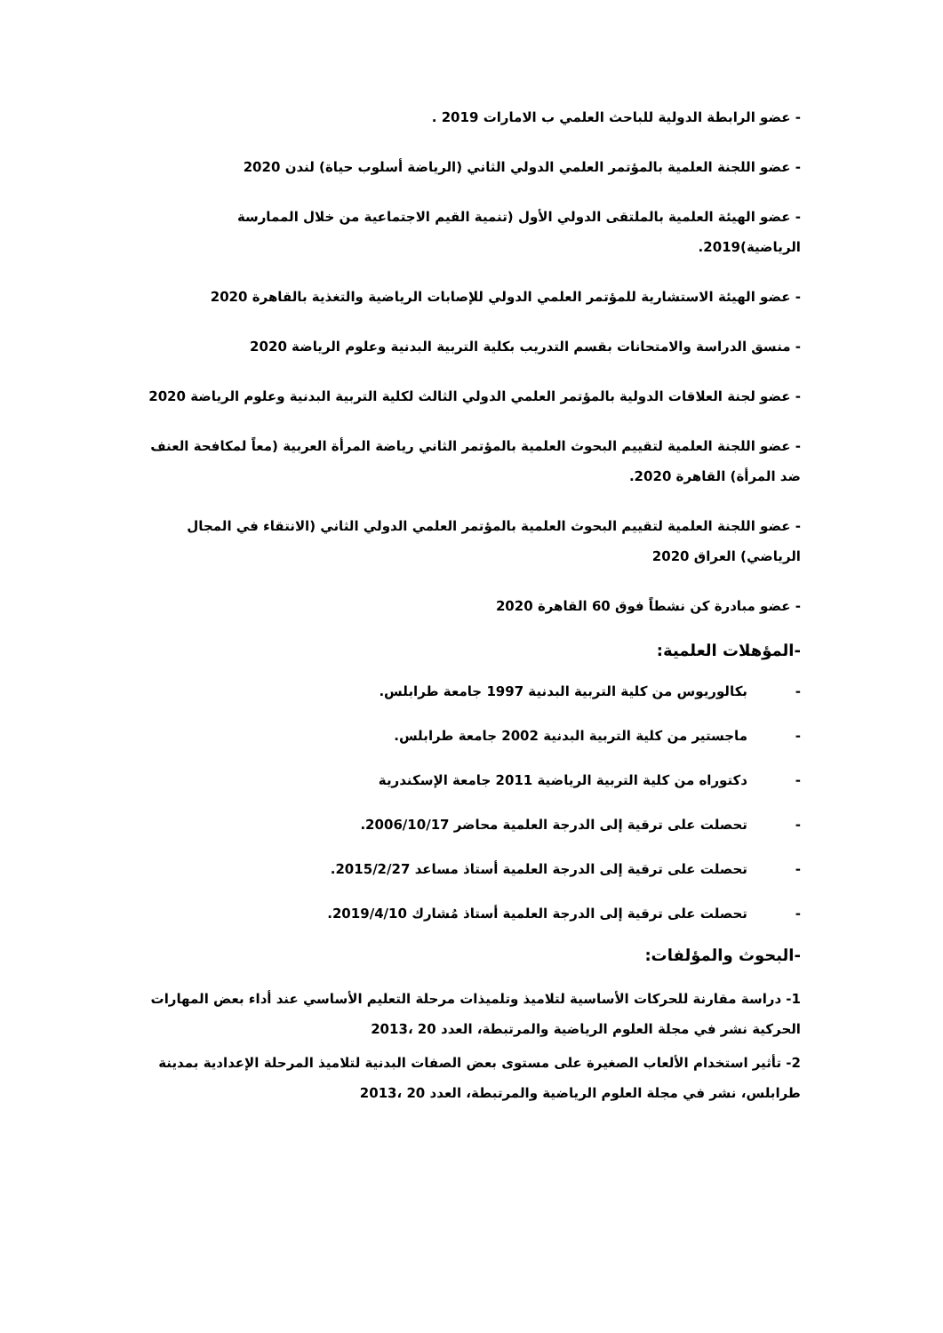- عضو الرابطة الدولية للباحث العلمي ب الامارات 2019 .
- عضو اللجنة العلمية بالمؤتمر العلمي الدولي الثاني (الرياضة أسلوب حياة) لندن 2020
- عضو الهيئة العلمية بالملتقى الدولي الأول (تنمية القيم الاجتماعية من خلال الممارسة الرياضية)2019.
- عضو الهيئة الاستشارية للمؤتمر العلمي الدولي للإصابات الرياضية والتغذية بالقاهرة 2020
- منسق الدراسة والامتحانات بقسم التدريب بكلية التربية البدنية وعلوم الرياضة 2020
- عضو لجنة العلاقات الدولية بالمؤتمر العلمي الدولي الثالث لكلية التربية البدنية وعلوم الرياضة 2020
- عضو اللجنة العلمية لتقييم البحوث العلمية بالمؤتمر الثاني رياضة المرأة العربية (معاً لمكافحة العنف ضد المرأة) القاهرة 2020.
- عضو اللجنة العلمية لتقييم البحوث العلمية بالمؤتمر العلمي الدولي الثاني (الانتقاء في المجال الرياضي) العراق 2020
- عضو مبادرة كن نشطاً فوق 60 القاهرة 2020
-المؤهلات العلمية:
- بكالوريوس من كلية التربية البدنية 1997 جامعة طرابلس.
- ماجستير من كلية التربية البدنية 2002 جامعة طرابلس.
- دكتوراه من كلية التربية الرياضية 2011 جامعة الإسكندرية
- تحصلت على ترقية إلى الدرجة العلمية محاضر 2006/10/17.
- تحصلت على ترقية إلى الدرجة العلمية أستاذ مساعد 2015/2/27.
- تحصلت على ترقية إلى الدرجة العلمية أستاذ مُشارك 2019/4/10.
-البحوث والمؤلفات:
1- دراسة مقارنة للحركات الأساسية لتلاميذ وتلميذات مرحلة التعليم الأساسي عند أداء بعض المهارات الحركية نشر في مجلة العلوم الرياضية والمرتبطة، العدد 20 ،2013
2- تأثير استخدام الألعاب الصغيرة على مستوى بعض الصفات البدنية لتلاميذ المرحلة الإعدادية بمدينة طرابلس، نشر في مجلة العلوم الرياضية والمرتبطة، العدد 20 ،2013